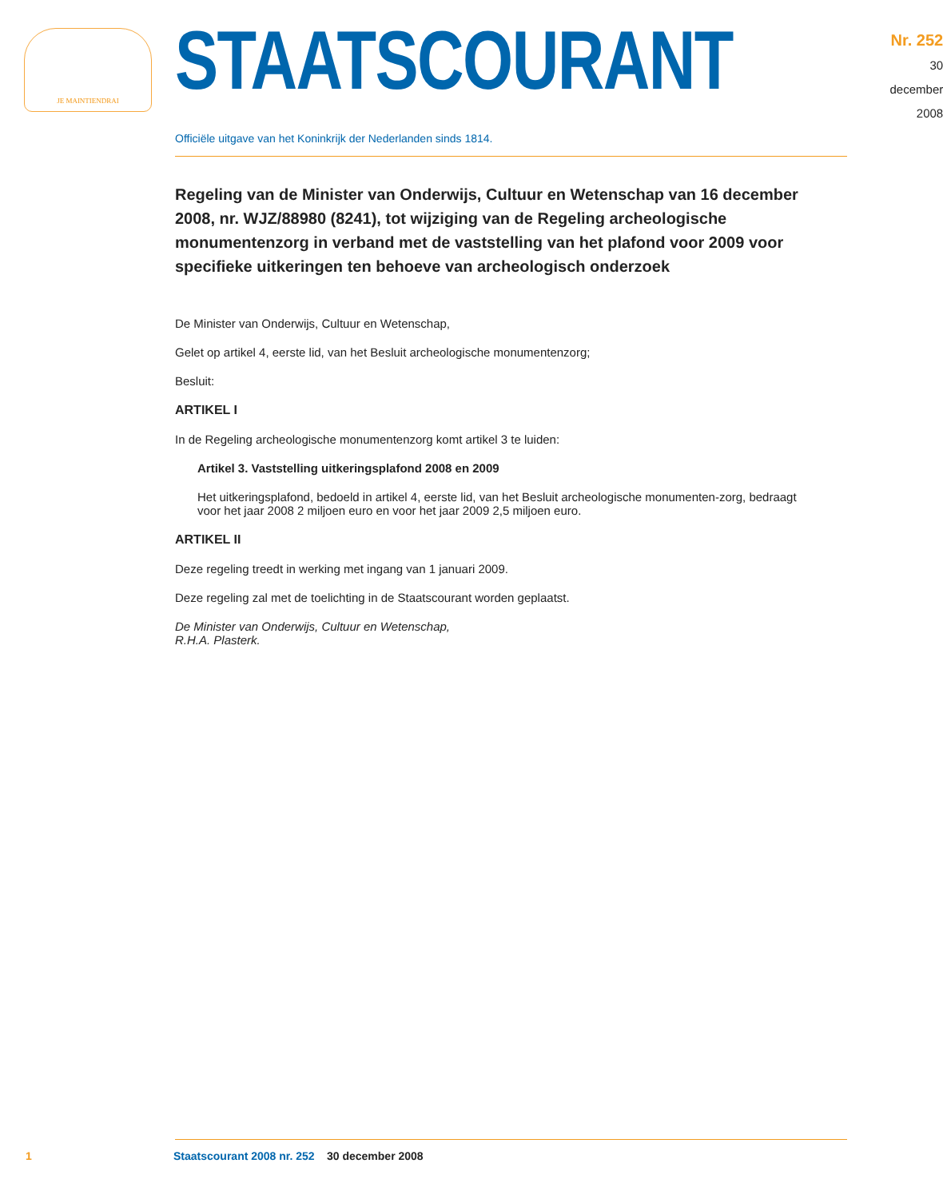JE MAINTIENDRAI
STAATSCOURANT
Nr. 252
30 december
2008
Officiële uitgave van het Koninkrijk der Nederlanden sinds 1814.
Regeling van de Minister van Onderwijs, Cultuur en Wetenschap van 16 december 2008, nr. WJZ/88980 (8241), tot wijziging van de Regeling archeologische monumentenzorg in verband met de vaststelling van het plafond voor 2009 voor specifieke uitkeringen ten behoeve van archeologisch onderzoek
De Minister van Onderwijs, Cultuur en Wetenschap,
Gelet op artikel 4, eerste lid, van het Besluit archeologische monumentenzorg;
Besluit:
ARTIKEL I
In de Regeling archeologische monumentenzorg komt artikel 3 te luiden:
Artikel 3. Vaststelling uitkeringsplafond 2008 en 2009
Het uitkeringsplafond, bedoeld in artikel 4, eerste lid, van het Besluit archeologische monumenten-zorg, bedraagt voor het jaar 2008 2 miljoen euro en voor het jaar 2009 2,5 miljoen euro.
ARTIKEL II
Deze regeling treedt in werking met ingang van 1 januari 2009.
Deze regeling zal met de toelichting in de Staatscourant worden geplaatst.
De Minister van Onderwijs, Cultuur en Wetenschap,
R.H.A. Plasterk.
1 Staatscourant 2008 nr. 252 30 december 2008